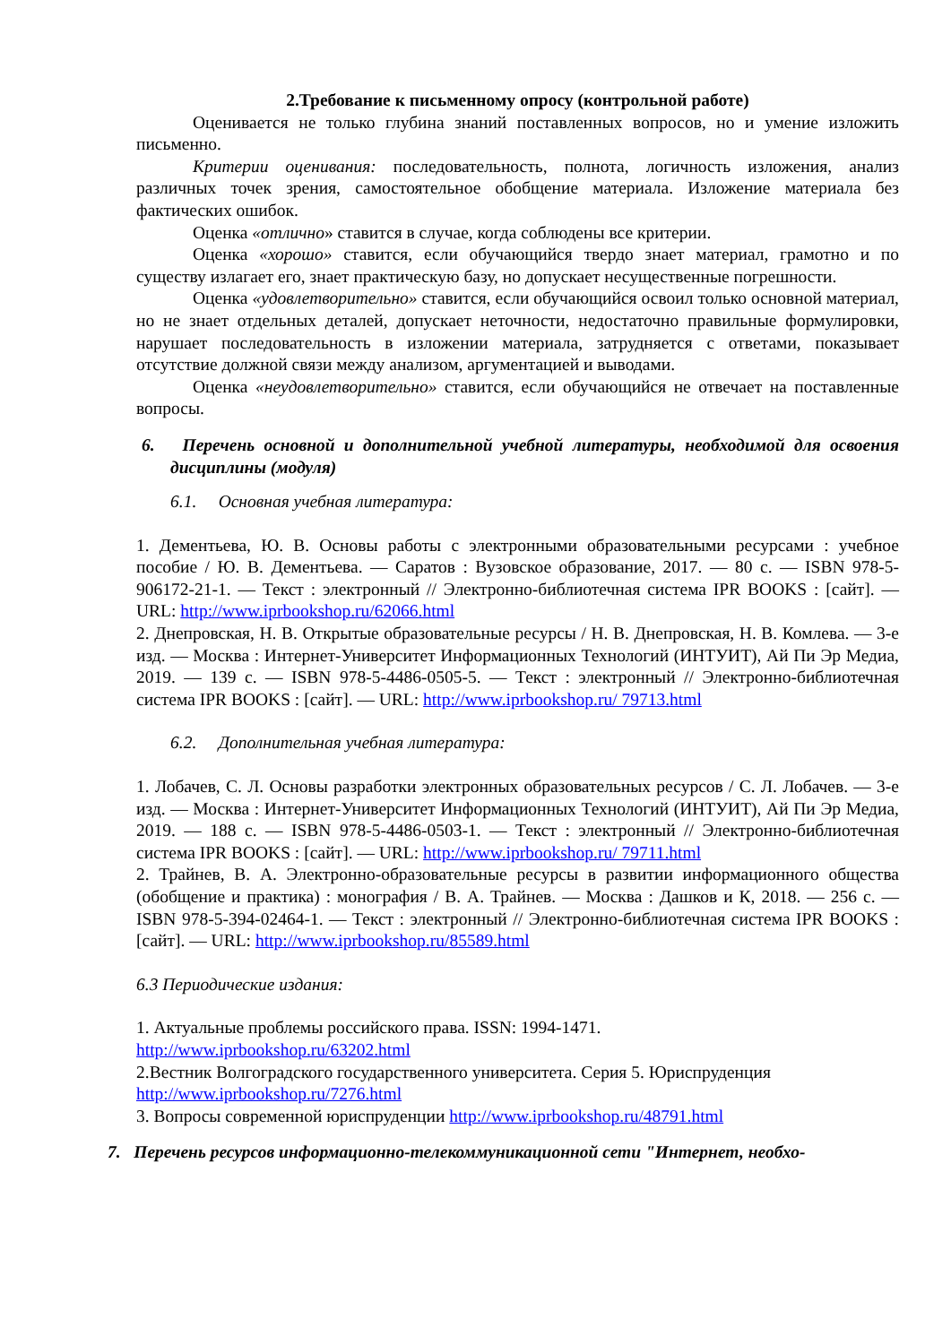2.Требование к письменному опросу (контрольной работе)
Оценивается не только глубина знаний поставленных вопросов, но и умение изложить письменно.
Критерии оценивания: последовательность, полнота, логичность изложения, анализ различных точек зрения, самостоятельное обобщение материала. Изложение материала без фактических ошибок.
Оценка «отлично» ставится в случае, когда соблюдены все критерии.
Оценка «хорошо» ставится, если обучающийся твердо знает материал, грамотно и по существу излагает его, знает практическую базу, но допускает несущественные погрешности.
Оценка «удовлетворительно» ставится, если обучающийся освоил только основной материал, но не знает отдельных деталей, допускает неточности, недостаточно правильные формулировки, нарушает последовательность в изложении материала, затрудняется с ответами, показывает отсутствие должной связи между анализом, аргументацией и выводами.
Оценка «неудовлетворительно» ставится, если обучающийся не отвечает на поставленные вопросы.
6. Перечень основной и дополнительной учебной литературы, необходимой для освоения дисциплины (модуля)
6.1. Основная учебная литература:
1. Дементьева, Ю. В. Основы работы с электронными образовательными ресурсами : учебное пособие / Ю. В. Дементьева. — Саратов : Вузовское образование, 2017. — 80 c. — ISBN 978-5-906172-21-1. — Текст : электронный // Электронно-библиотечная система IPR BOOKS : [сайт]. — URL: http://www.iprbookshop.ru/62066.html
2. Днепровская, Н. В. Открытые образовательные ресурсы / Н. В. Днепровская, Н. В. Комлева. — 3-е изд. — Москва : Интернет-Университет Информационных Технологий (ИНТУИТ), Ай Пи Эр Медиа, 2019. — 139 c. — ISBN 978-5-4486-0505-5. — Текст : электронный // Электронно-библиотечная система IPR BOOKS : [сайт]. — URL: http://www.iprbookshop.ru/ 79713.html
6.2. Дополнительная учебная литература:
1. Лобачев, С. Л. Основы разработки электронных образовательных ресурсов / С. Л. Лобачев. — 3-е изд. — Москва : Интернет-Университет Информационных Технологий (ИНТУИТ), Ай Пи Эр Медиа, 2019. — 188 c. — ISBN 978-5-4486-0503-1. — Текст : электронный // Электронно-библиотечная система IPR BOOKS : [сайт]. — URL: http://www.iprbookshop.ru/ 79711.html
2. Трайнев, В. А. Электронно-образовательные ресурсы в развитии информационного общества (обобщение и практика) : монография / В. А. Трайнев. — Москва : Дашков и К, 2018. — 256 c. — ISBN 978-5-394-02464-1. — Текст : электронный // Электронно-библиотечная система IPR BOOKS : [сайт]. — URL: http://www.iprbookshop.ru/85589.html
6.3 Периодические издания:
1. Актуальные проблемы российского права. ISSN: 1994-1471.
http://www.iprbookshop.ru/63202.html
2.Вестник Волгоградского государственного университета. Серия 5. Юриспруденция http://www.iprbookshop.ru/7276.html
3. Вопросы современной юриспруденции http://www.iprbookshop.ru/48791.html
7. Перечень ресурсов информационно-телекоммуникационной сети "Интернет, необхо-